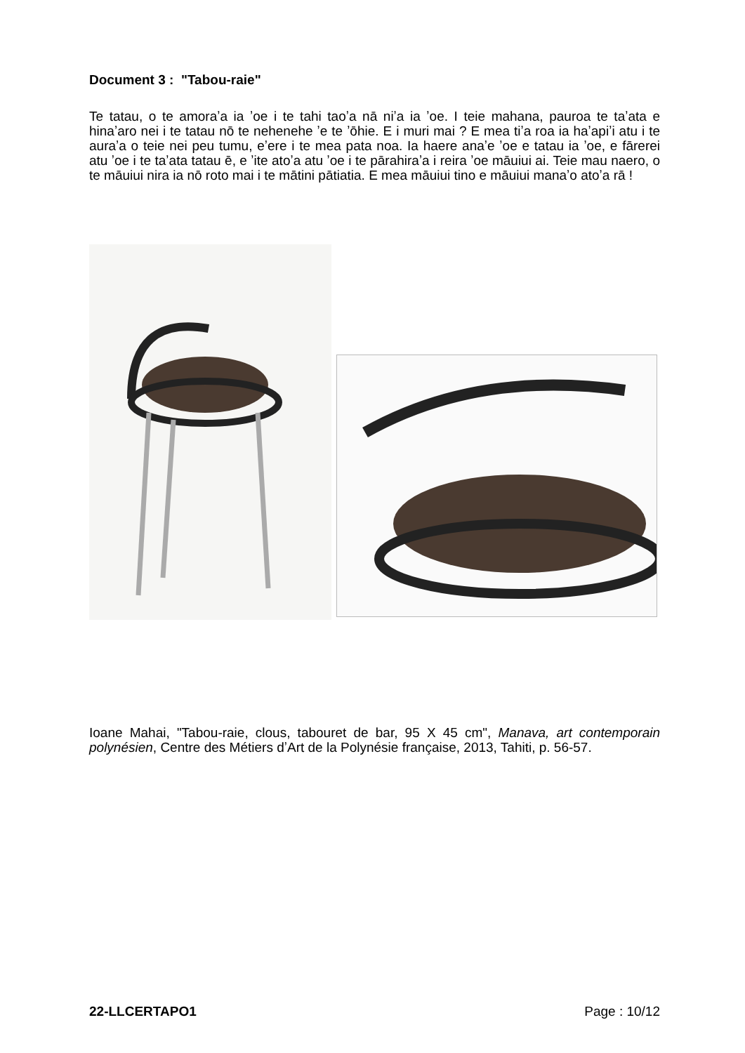Document 3 : "Tabou-raie"
Te tatau, o te amoraʼa ia ʼoe i te tahi taoʼa nā niʼa ia ʼoe. I teie mahana, pauroa te taʼata e hinaʼaro nei i te tatau nō te nehenehe ʼe te ʼōhie. E i muri mai ? E mea tiʼa roa ia haʼapiʼi atu i te auraʼa o teie nei peu tumu, eʼere i te mea pata noa. Ia haere anaʼe ʼoe e tatau ia ʼoe, e fārerei atu ʼoe i te taʼata tatau ē, e ʼite atoʼa atu ʼoe i te pārahiraʼa i reira ʼoe māuiui ai. Teie mau naero, o te māuiui nira ia nō roto mai i te mātini pātiatia. E mea māuiui tino e māuiui manaʼo atoʼa rā !
Ioane Mahai, "Tabou-raie, clous, tabouret de bar, 95 X 45 cm", Manava, art contemporain polynésien, Centre des Métiers dʼArt de la Polynésie française, 2013, Tahiti, p. 56-57.
22-LLCERTAPO1 Page : 10/12